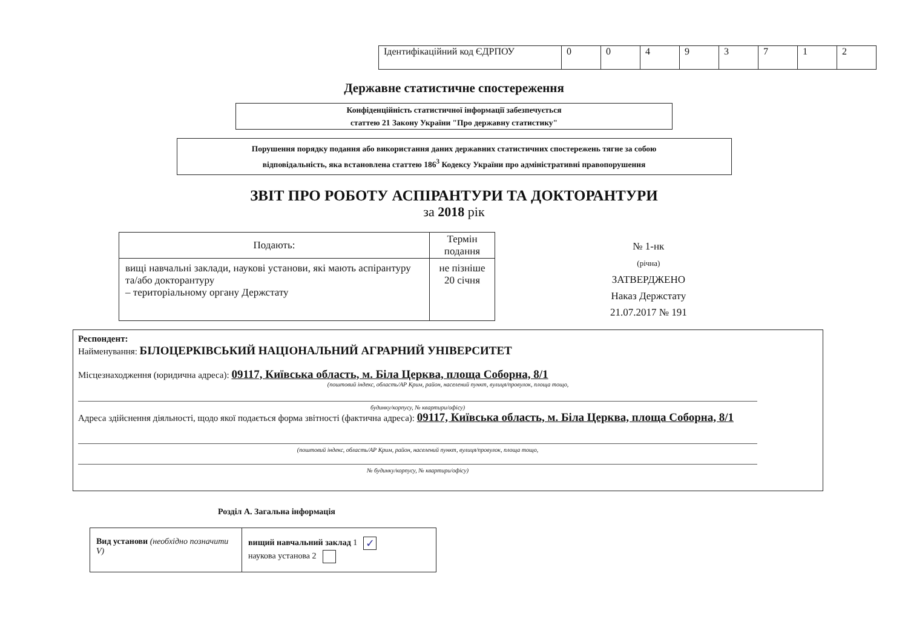| Ідентифікаційний код ЄДРПОУ | 0 | 0 | 4 | 9 | 3 | 7 | 1 | 2 |
Державне статистичне спостереження
Конфіденційність статистичної інформації забезпечується
статтею 21 Закону України "Про державну статистику"
Порушення порядку подання або використання даних державних статистичних спостережень тягне за собою
відповідальність, яка встановлена статтею 186<sup>3</sup> Кодексу України про адміністративні правопорушення
ЗВІТ ПРО РОБОТУ АСПІРАНТУРИ ТА ДОКТОРАНТУРИ
за 2018 рік
| Подають: | Термін подання |
| --- | --- |
| вищі навчальні заклади, наукові установи, які мають аспірантуру та/або докторантуру – територіальному органу Держстату | не пізніше 20 січня |
№ 1-нк
(річна)
ЗАТВЕРДЖЕНО
Наказ Держстату
21.07.2017 № 191
Респондент:
Найменування: БІЛОЦЕРКІВСЬКИЙ НАЦІОНАЛЬНИЙ АГРАРНИЙ УНІВЕРСИТЕТ
Місцезнаходження (юридична адреса): 09117, Київська область, м. Біла Церква, площа Соборна, 8/1
(поштовий індекс, область/АР Крим, район, населений пункт, вулиця/провулок, площа тощо,
будинку/корпусу, № квартири/офісу)
Адреса здійснення діяльності, щодо якої подається форма звітності (фактична адреса): 09117, Київська область, м. Біла Церква, площа Соборна, 8/1
(поштовий індекс, область/АР Крим, район, населений пункт, вулиця/провулок, площа тощо,
№ будинку/корпусу, № квартири/офісу)
Розділ А. Загальна інформація
| Вид установи (необхідно позначити V) | вищий навчальний заклад 1 ✓ наукова установа 2 |